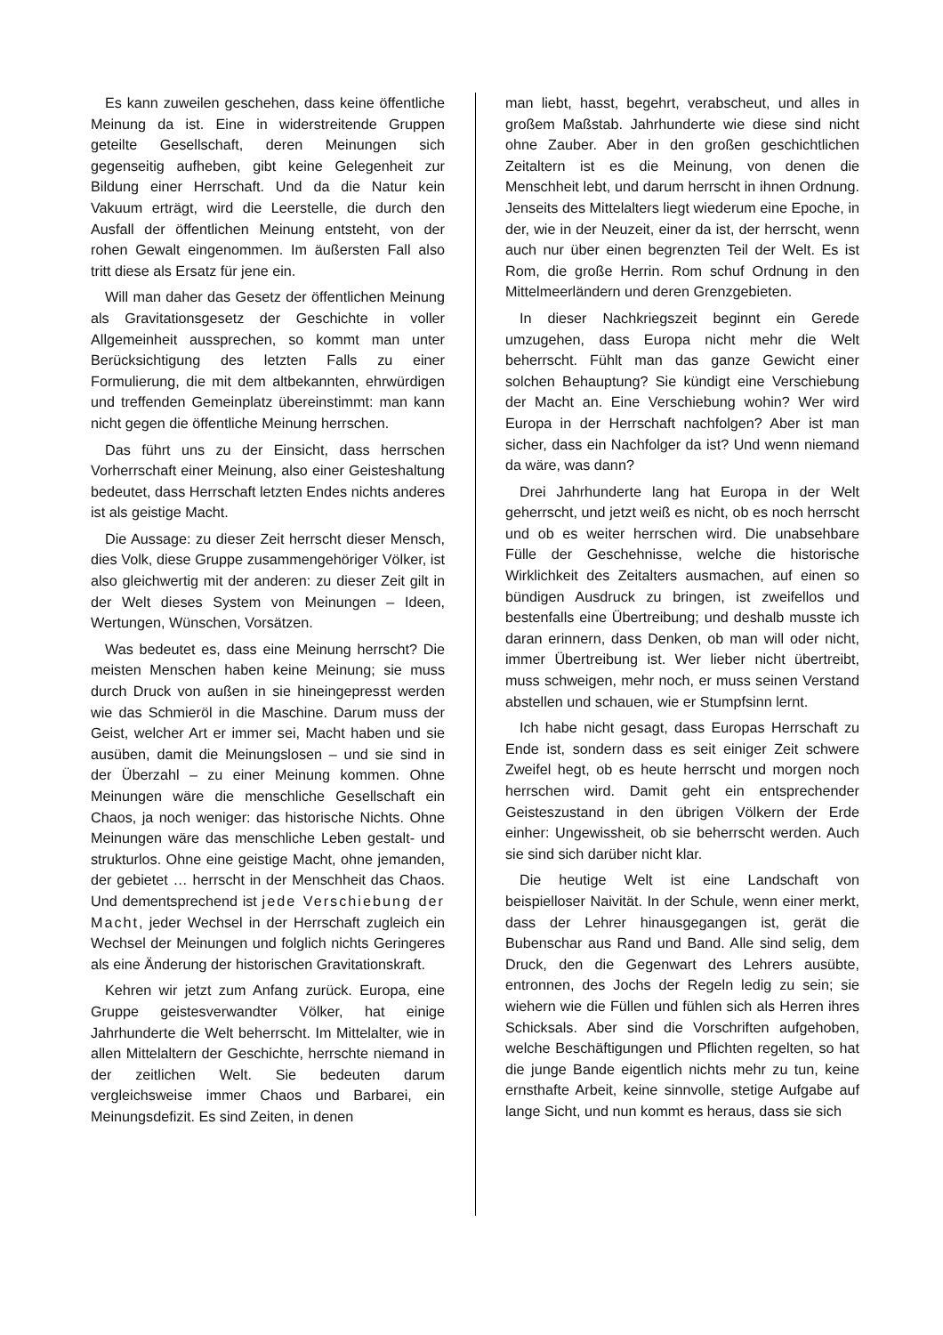Es kann zuweilen geschehen, dass keine öffentliche Meinung da ist. Eine in widerstreitende Gruppen geteilte Gesellschaft, deren Meinungen sich gegenseitig aufheben, gibt keine Gelegenheit zur Bildung einer Herrschaft. Und da die Natur kein Vakuum erträgt, wird die Leerstelle, die durch den Ausfall der öffentlichen Meinung entsteht, von der rohen Gewalt eingenommen. Im äußersten Fall also tritt diese als Ersatz für jene ein.
Will man daher das Gesetz der öffentlichen Meinung als Gravitationsgesetz der Geschichte in voller Allgemeinheit aussprechen, so kommt man unter Berücksichtigung des letzten Falls zu einer Formulierung, die mit dem altbekannten, ehrwürdigen und treffenden Gemeinplatz übereinstimmt: man kann nicht gegen die öffentliche Meinung herrschen.
Das führt uns zu der Einsicht, dass herrschen Vorherrschaft einer Meinung, also einer Geisteshaltung bedeutet, dass Herrschaft letzten Endes nichts anderes ist als geistige Macht.
Die Aussage: zu dieser Zeit herrscht dieser Mensch, dies Volk, diese Gruppe zusammengehöriger Völker, ist also gleichwertig mit der anderen: zu dieser Zeit gilt in der Welt dieses System von Meinungen – Ideen, Wertungen, Wünschen, Vorsätzen.
Was bedeutet es, dass eine Meinung herrscht? Die meisten Menschen haben keine Meinung; sie muss durch Druck von außen in sie hineingepresst werden wie das Schmieröl in die Maschine. Darum muss der Geist, welcher Art er immer sei, Macht haben und sie ausüben, damit die Meinungslosen – und sie sind in der Überzahl – zu einer Meinung kommen. Ohne Meinungen wäre die menschliche Gesellschaft ein Chaos, ja noch weniger: das historische Nichts. Ohne Meinungen wäre das menschliche Leben gestalt- und strukturlos. Ohne eine geistige Macht, ohne jemanden, der gebietet … herrscht in der Menschheit das Chaos. Und dementsprechend ist jede Verschiebung der Macht, jeder Wechsel in der Herrschaft zugleich ein Wechsel der Meinungen und folglich nichts Geringeres als eine Änderung der historischen Gravitationskraft.
Kehren wir jetzt zum Anfang zurück. Europa, eine Gruppe geistesverwandter Völker, hat einige Jahrhunderte die Welt beherrscht. Im Mittelalter, wie in allen Mittelaltern der Geschichte, herrschte niemand in der zeitlichen Welt. Sie bedeuten darum vergleichsweise immer Chaos und Barbarei, ein Meinungsdefizit. Es sind Zeiten, in denen
man liebt, hasst, begehrt, verabscheut, und alles in großem Maßstab. Jahrhunderte wie diese sind nicht ohne Zauber. Aber in den großen geschichtlichen Zeitaltern ist es die Meinung, von denen die Menschheit lebt, und darum herrscht in ihnen Ordnung. Jenseits des Mittelalters liegt wiederum eine Epoche, in der, wie in der Neuzeit, einer da ist, der herrscht, wenn auch nur über einen begrenzten Teil der Welt. Es ist Rom, die große Herrin. Rom schuf Ordnung in den Mittelmeerländern und deren Grenzgebieten.
In dieser Nachkriegszeit beginnt ein Gerede umzugehen, dass Europa nicht mehr die Welt beherrscht. Fühlt man das ganze Gewicht einer solchen Behauptung? Sie kündigt eine Verschiebung der Macht an. Eine Verschiebung wohin? Wer wird Europa in der Herrschaft nachfolgen? Aber ist man sicher, dass ein Nachfolger da ist? Und wenn niemand da wäre, was dann?
Drei Jahrhunderte lang hat Europa in der Welt geherrscht, und jetzt weiß es nicht, ob es noch herrscht und ob es weiter herrschen wird. Die unabsehbare Fülle der Geschehnisse, welche die historische Wirklichkeit des Zeitalters ausmachen, auf einen so bündigen Ausdruck zu bringen, ist zweifellos und bestenfalls eine Übertreibung; und deshalb musste ich daran erinnern, dass Denken, ob man will oder nicht, immer Übertreibung ist. Wer lieber nicht übertreibt, muss schweigen, mehr noch, er muss seinen Verstand abstellen und schauen, wie er Stumpfsinn lernt.
Ich habe nicht gesagt, dass Europas Herrschaft zu Ende ist, sondern dass es seit einiger Zeit schwere Zweifel hegt, ob es heute herrscht und morgen noch herrschen wird. Damit geht ein entsprechender Geisteszustand in den übrigen Völkern der Erde einher: Ungewissheit, ob sie beherrscht werden. Auch sie sind sich darüber nicht klar.
Die heutige Welt ist eine Landschaft von beispielloser Naivität. In der Schule, wenn einer merkt, dass der Lehrer hinausgegangen ist, gerät die Bubenschar aus Rand und Band. Alle sind selig, dem Druck, den die Gegenwart des Lehrers ausübte, entronnen, des Jochs der Regeln ledig zu sein; sie wiehern wie die Füllen und fühlen sich als Herren ihres Schicksals. Aber sind die Vorschriften aufgehoben, welche Beschäftigungen und Pflichten regelten, so hat die junge Bande eigentlich nichts mehr zu tun, keine ernsthafte Arbeit, keine sinnvolle, stetige Aufgabe auf lange Sicht, und nun kommt es heraus, dass sie sich